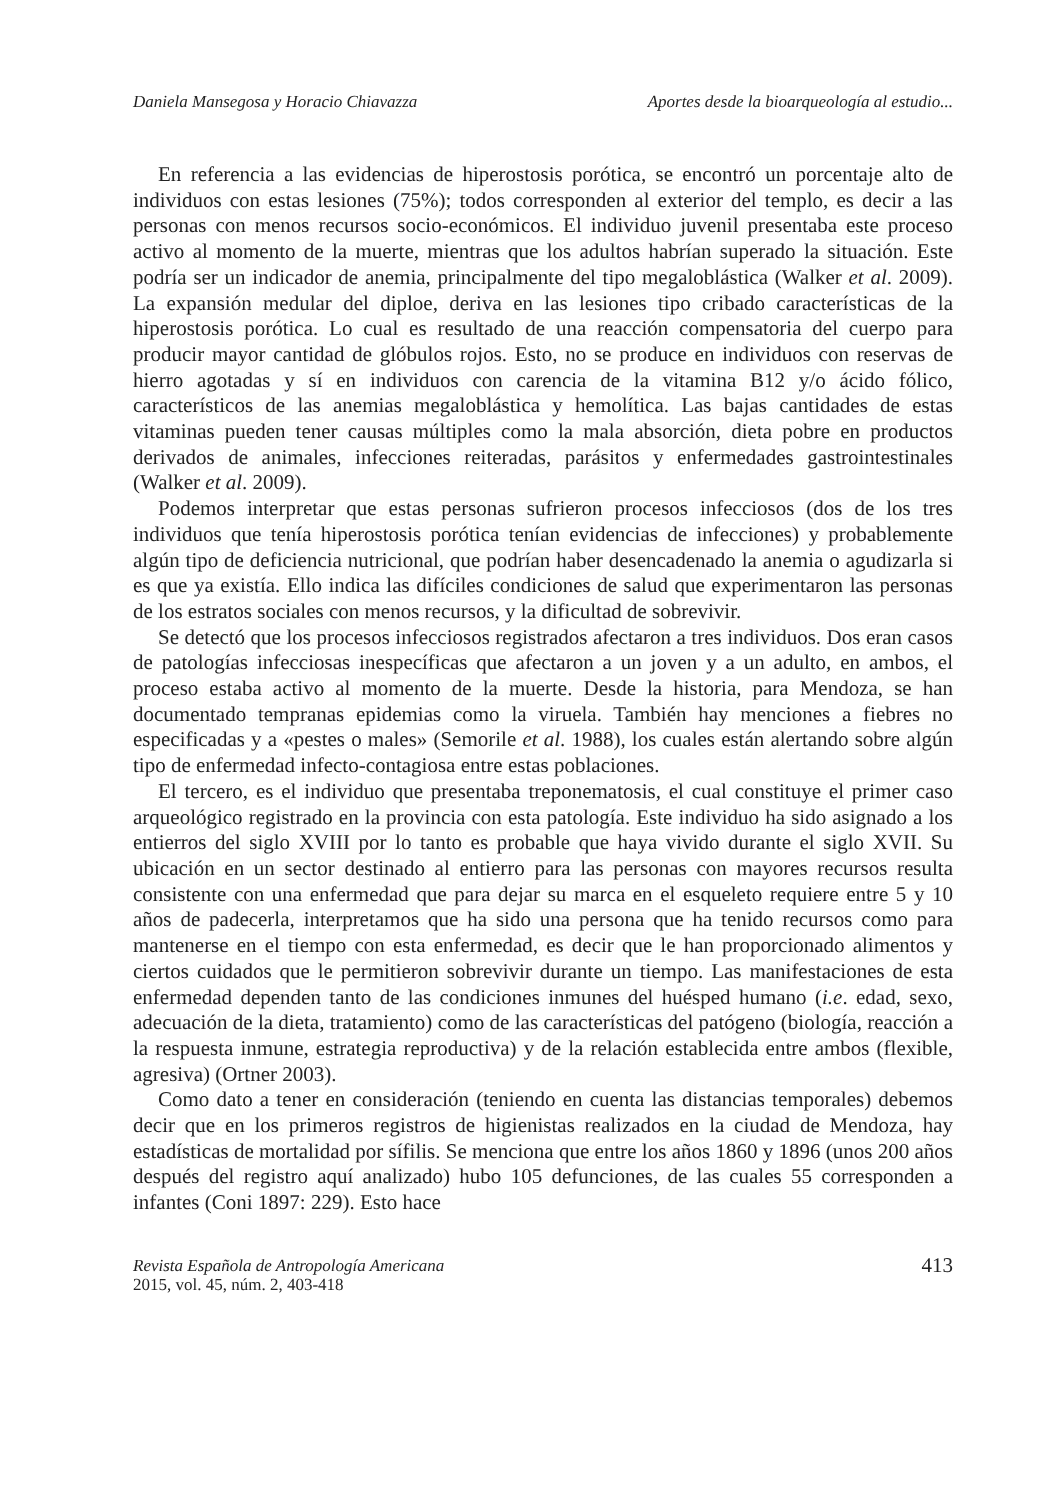Daniela Mansegosa y Horacio Chiavazza Aportes desde la bioarqueología al estudio...
En referencia a las evidencias de hiperostosis porótica, se encontró un porcentaje alto de individuos con estas lesiones (75%); todos corresponden al exterior del templo, es decir a las personas con menos recursos socio-económicos. El individuo juvenil presentaba este proceso activo al momento de la muerte, mientras que los adultos habrían superado la situación. Este podría ser un indicador de anemia, principalmente del tipo megaloblástica (Walker et al. 2009). La expansión medular del diploe, deriva en las lesiones tipo cribado características de la hiperostosis porótica. Lo cual es resultado de una reacción compensatoria del cuerpo para producir mayor cantidad de glóbulos rojos. Esto, no se produce en individuos con reservas de hierro agotadas y sí en individuos con carencia de la vitamina B12 y/o ácido fólico, característicos de las anemias megaloblástica y hemolítica. Las bajas cantidades de estas vitaminas pueden tener causas múltiples como la mala absorción, dieta pobre en productos derivados de animales, infecciones reiteradas, parásitos y enfermedades gastrointestinales (Walker et al. 2009).
Podemos interpretar que estas personas sufrieron procesos infecciosos (dos de los tres individuos que tenía hiperostosis porótica tenían evidencias de infecciones) y probablemente algún tipo de deficiencia nutricional, que podrían haber desencadenado la anemia o agudizarla si es que ya existía. Ello indica las difíciles condiciones de salud que experimentaron las personas de los estratos sociales con menos recursos, y la dificultad de sobrevivir.
Se detectó que los procesos infecciosos registrados afectaron a tres individuos. Dos eran casos de patologías infecciosas inespecíficas que afectaron a un joven y a un adulto, en ambos, el proceso estaba activo al momento de la muerte. Desde la historia, para Mendoza, se han documentado tempranas epidemias como la viruela. También hay menciones a fiebres no especificadas y a «pestes o males» (Semorile et al. 1988), los cuales están alertando sobre algún tipo de enfermedad infecto-contagiosa entre estas poblaciones.
El tercero, es el individuo que presentaba treponematosis, el cual constituye el primer caso arqueológico registrado en la provincia con esta patología. Este individuo ha sido asignado a los entierros del siglo XVIII por lo tanto es probable que haya vivido durante el siglo XVII. Su ubicación en un sector destinado al entierro para las personas con mayores recursos resulta consistente con una enfermedad que para dejar su marca en el esqueleto requiere entre 5 y 10 años de padecerla, interpretamos que ha sido una persona que ha tenido recursos como para mantenerse en el tiempo con esta enfermedad, es decir que le han proporcionado alimentos y ciertos cuidados que le permitieron sobrevivir durante un tiempo. Las manifestaciones de esta enfermedad dependen tanto de las condiciones inmunes del huésped humano (i.e. edad, sexo, adecuación de la dieta, tratamiento) como de las características del patógeno (biología, reacción a la respuesta inmune, estrategia reproductiva) y de la relación establecida entre ambos (flexible, agresiva) (Ortner 2003).
Como dato a tener en consideración (teniendo en cuenta las distancias temporales) debemos decir que en los primeros registros de higienistas realizados en la ciudad de Mendoza, hay estadísticas de mortalidad por sífilis. Se menciona que entre los años 1860 y 1896 (unos 200 años después del registro aquí analizado) hubo 105 defunciones, de las cuales 55 corresponden a infantes (Coni 1897: 229). Esto hace
Revista Española de Antropología Americana
2015, vol. 45, núm. 2, 403-418
413